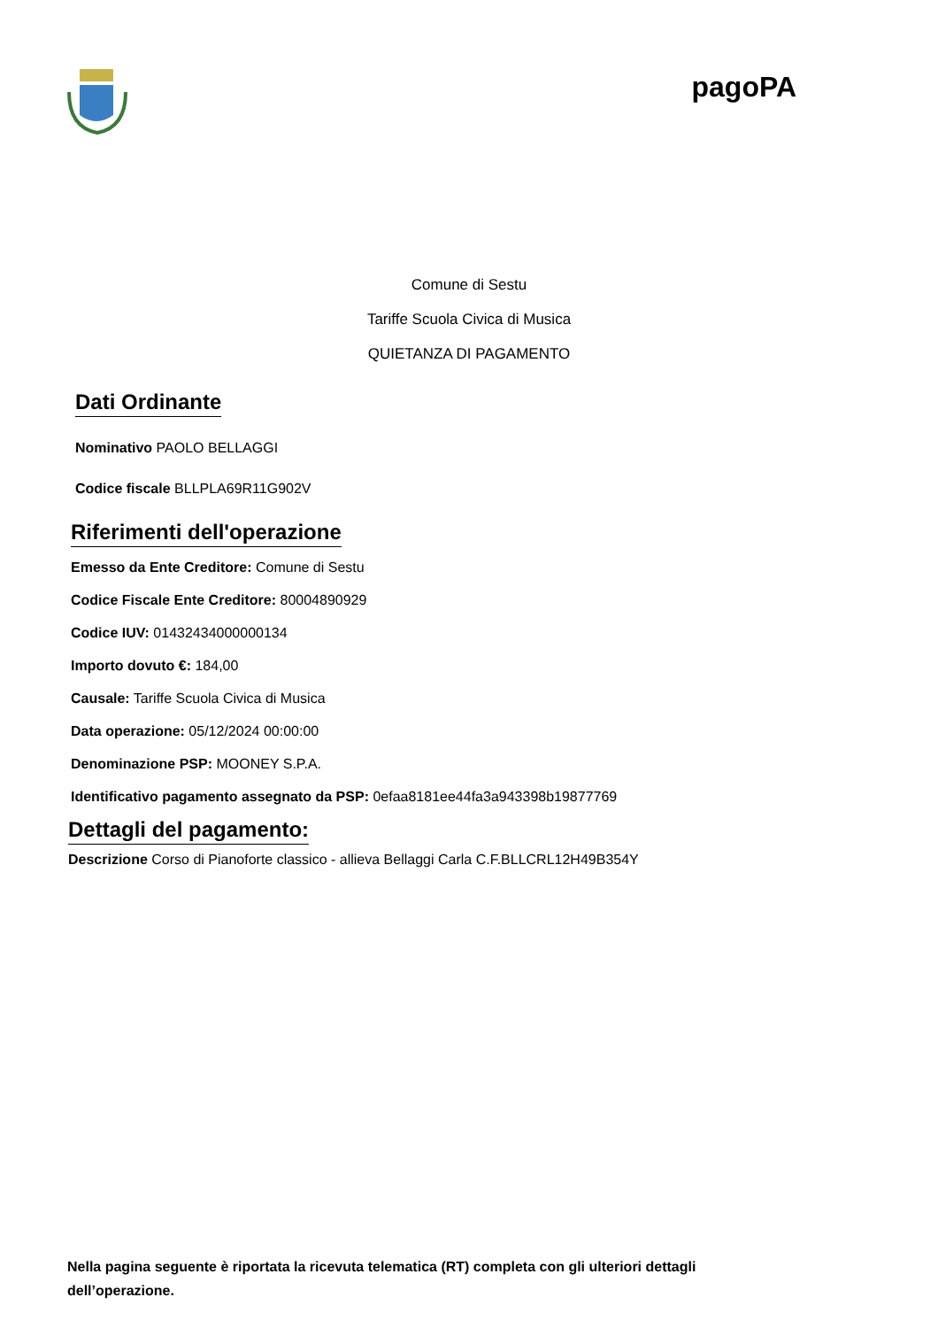pagoPA
Comune di Sestu
Tariffe Scuola Civica di Musica
QUIETANZA DI PAGAMENTO
Dati Ordinante
Nominativo PAOLO BELLAGGI
Codice fiscale BLLPLA69R11G902V
Riferimenti dell'operazione
Emesso da Ente Creditore: Comune di Sestu
Codice Fiscale Ente Creditore: 80004890929
Codice IUV: 01432434000000134
Importo dovuto €: 184,00
Causale: Tariffe Scuola Civica di Musica
Data operazione: 05/12/2024 00:00:00
Denominazione PSP: MOONEY S.P.A.
Identificativo pagamento assegnato da PSP: 0efaa8181ee44fa3a943398b19877769
Dettagli del pagamento:
Descrizione Corso di Pianoforte classico - allieva Bellaggi Carla C.F.BLLCRL12H49B354Y
Nella pagina seguente è riportata la ricevuta telematica (RT) completa con gli ulteriori dettagli dell’operazione.